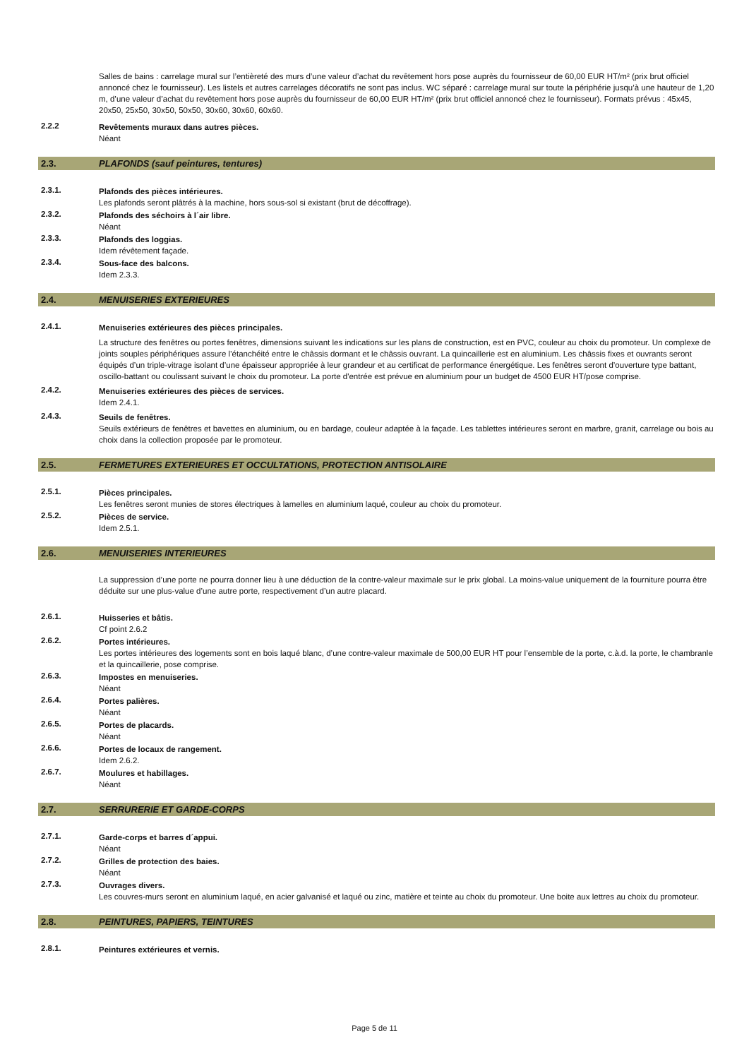Salles de bains : carrelage mural sur l’entièreté des murs d’une valeur d’achat du revêtement hors pose auprès du fournisseur de 60,00 EUR HT/m² (prix brut officiel annoncé chez le fournisseur). Les listels et autres carrelages décoratifs ne sont pas inclus. WC séparé : carrelage mural sur toute la périphérie jusqu’à une hauteur de 1,20 m, d’une valeur d’achat du revêtement hors pose auprès du fournisseur de 60,00 EUR HT/m² (prix brut officiel annoncé chez le fournisseur). Formats prévus : 45x45, 20x50, 25x50, 30x50, 50x50, 30x60, 30x60, 60x60.
2.2.2 Revêtements muraux dans autres pièces.
Néant
2.3. PLAFONDS (sauf peintures, tentures)
2.3.1. Plafonds des pièces intérieures.
Les plafonds seront plâtrés à la machine, hors sous-sol si existant (brut de décoffrage).
2.3.2. Plafonds des séchoirs à l´air libre.
Néant
2.3.3. Plafonds des loggias.
Idem révêtement façade.
2.3.4. Sous-face des balcons.
Idem 2.3.3.
2.4. MENUISERIES EXTERIEURES
2.4.1. Menuiseries extérieures des pièces principales.
La structure des fenêtres ou portes fenêtres, dimensions suivant les indications sur les plans de construction, est en PVC, couleur au choix du promoteur. Un complexe de joints souples périphériques assure l’étanchéité entre le châssis dormant et le châssis ouvrant. La quincaillerie est en aluminium. Les châssis fixes et ouvrants seront équipés d’un triple-vitrage isolant d’une épaisseur appropriée à leur grandeur et au certificat de performance énergétique. Les fenêtres seront d’ouverture type battant, oscillo-battant ou coulissant suivant le choix du promoteur. La porte d'entrée est prévue en aluminium pour un budget de 4500 EUR HT/pose comprise.
2.4.2. Menuiseries extérieures des pièces de services.
Idem 2.4.1.
2.4.3. Seuils de fenêtres.
Seuils extérieurs de fenêtres et bavettes en aluminium, ou en bardage, couleur adaptée à la façade. Les tablettes intérieures seront en marbre, granit, carrelage ou bois au choix dans la collection proposée par le promoteur.
2.5. FERMETURES EXTERIEURES ET OCCULTATIONS, PROTECTION ANTISOLAIRE
2.5.1. Pièces principales.
Les fenêtres seront munies de stores électriques à lamelles en aluminium laqué, couleur au choix du promoteur.
2.5.2. Pièces de service.
Idem 2.5.1.
2.6. MENUISERIES INTERIEURES
La suppression d’une porte ne pourra donner lieu à une déduction de la contre-valeur maximale sur le prix global. La moins-value uniquement de la fourniture pourra être déduite sur une plus-value d’une autre porte, respectivement d’un autre placard.
2.6.1. Huisseries et bâtis.
Cf point 2.6.2
2.6.2. Portes intérieures.
Les portes intérieures des logements sont en bois laqué blanc, d’une contre-valeur maximale de 500,00 EUR HT pour l’ensemble de la porte, c.à.d. la porte, le chambranle et la quincaillerie, pose comprise.
2.6.3. Impostes en menuiseries.
Néant
2.6.4. Portes palières.
Néant
2.6.5. Portes de placards.
Néant
2.6.6. Portes de locaux de rangement.
Idem 2.6.2.
2.6.7. Moulures et habillages.
Néant
2.7. SERRURERIE ET GARDE-CORPS
2.7.1. Garde-corps et barres d´appui.
Néant
2.7.2. Grilles de protection des baies.
Néant
2.7.3. Ouvrages divers.
Les couvres-murs seront en aluminium laqué, en acier galvanisé et laqué ou zinc, matière et teinte au choix du promoteur. Une boite aux lettres au choix du promoteur.
2.8. PEINTURES, PAPIERS, TEINTURES
2.8.1. Peintures extérieures et vernis.
Page 5 de 11